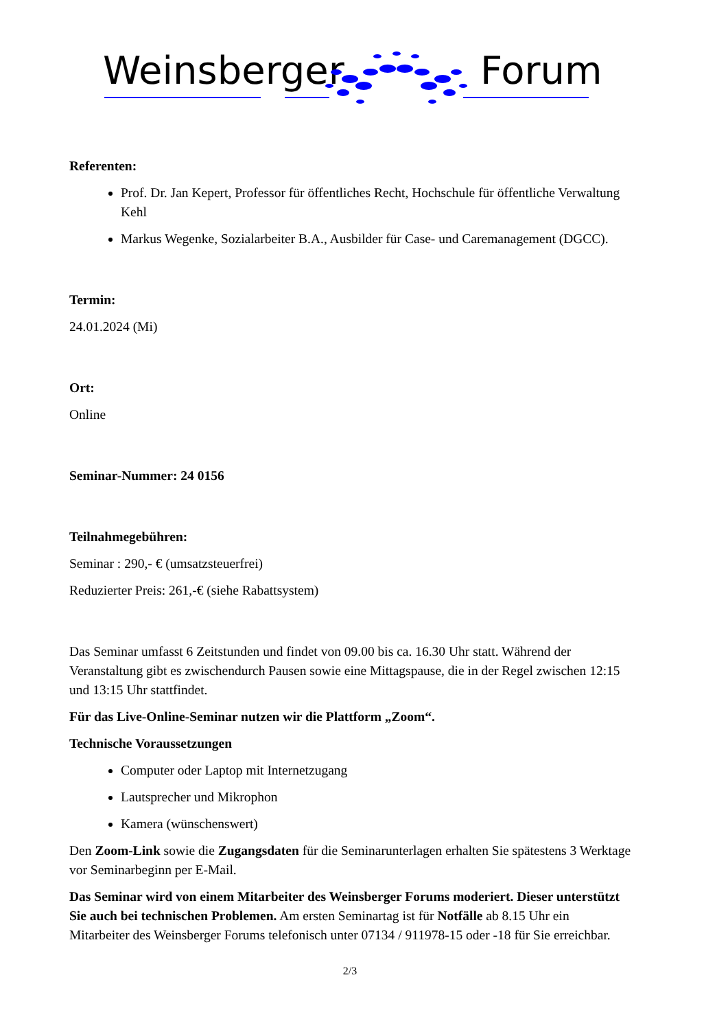Weinsberger Forum
Referenten:
Prof. Dr. Jan Kepert, Professor für öffentliches Recht, Hochschule für öffentliche Verwaltung Kehl
Markus Wegenke, Sozialarbeiter B.A., Ausbilder für Case- und Caremanagement (DGCC).
Termin:
24.01.2024 (Mi)
Ort:
Online
Seminar-Nummer: 24 0156
Teilnahmegebühren:
Seminar : 290,- € (umsatzsteuerfrei)
Reduzierter Preis: 261,-€ (siehe Rabattsystem)
Das Seminar umfasst 6 Zeitstunden und findet von 09.00 bis ca. 16.30 Uhr statt. Während der Veranstaltung gibt es zwischendurch Pausen sowie eine Mittagspause, die in der Regel zwischen 12:15 und 13:15 Uhr stattfindet.
Für das Live-Online-Seminar nutzen wir die Plattform „Zoom“.
Technische Voraussetzungen
Computer oder Laptop mit Internetzugang
Lautsprecher und Mikrophon
Kamera (wünschenswert)
Den Zoom-Link sowie die Zugangsdaten für die Seminarunterlagen erhalten Sie spätestens 3 Werktage vor Seminarbeginn per E-Mail.
Das Seminar wird von einem Mitarbeiter des Weinsberger Forums moderiert. Dieser unterstützt Sie auch bei technischen Problemen. Am ersten Seminartag ist für Notfälle ab 8.15 Uhr ein Mitarbeiter des Weinsberger Forums telefonisch unter 07134 / 911978-15 oder -18 für Sie erreichbar.
2/3